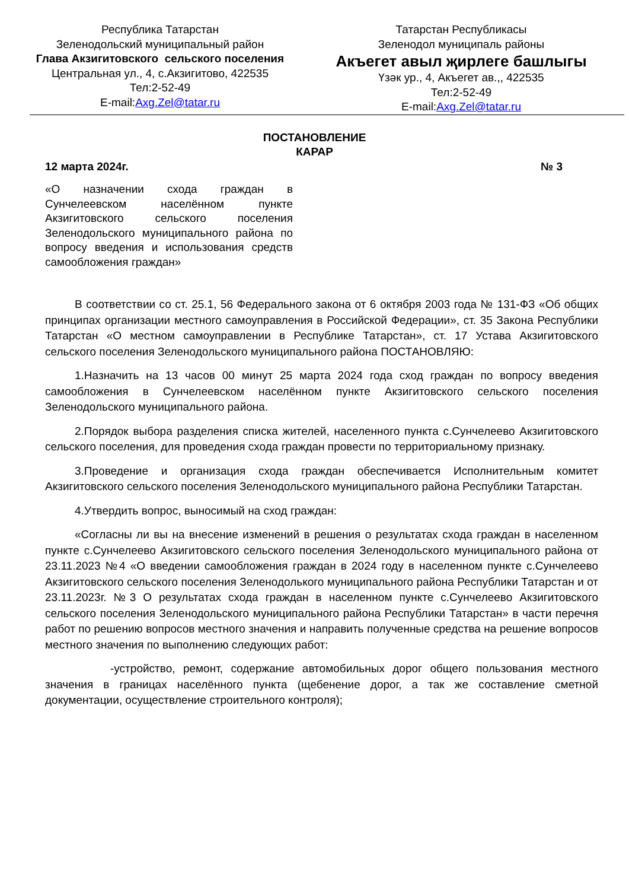Республика Татарстан
Зеленодольский муниципальный район
Глава Акзигитовского сельского поселения
Центральная ул., 4, с.Акзигитово, 422535
Тел:2-52-49
E-mail:Axg.Zel@tatar.ru
Татарстан Республикасы
Зеленодол муниципаль районы
Акъегет авыл җирлеге башлыгы
Үзәк ур., 4, Акъегет ав.,, 422535
Тел:2-52-49
E-mail:Axg.Zel@tatar.ru
ПОСТАНОВЛЕНИЕ
КАРАР
12 марта 2024г. № 3
«О назначении схода граждан в Сунчелеевском населённом пункте Акзигитовского сельского поселения Зеленодольского муниципального района по вопросу введения и использования средств самообложения граждан»
В соответствии со ст. 25.1, 56 Федерального закона от 6 октября 2003 года № 131-ФЗ «Об общих принципах организации местного самоуправления в Российской Федерации», ст. 35 Закона Республики Татарстан «О местном самоуправлении в Республике Татарстан», ст. 17 Устава Акзигитовского сельского поселения Зеленодольского муниципального района ПОСТАНОВЛЯЮ:
1.Назначить на 13 часов 00 минут 25 марта 2024 года сход граждан по вопросу введения самообложения в Сунчелеевском населённом пункте Акзигитовского сельского поселения Зеленодольского муниципального района.
2.Порядок выбора разделения списка жителей, населенного пункта с.Сунчелеево Акзигитовского сельского поселения, для проведения схода граждан провести по территориальному признаку.
3.Проведение и организация схода граждан обеспечивается Исполнительным комитет Акзигитовского сельского поселения Зеленодольского муниципального района Республики Татарстан.
4.Утвердить вопрос, выносимый на сход граждан:
«Согласны ли вы на внесение изменений в решения о результатах схода граждан в населенном пункте с.Сунчелеево Акзигитовского сельского поселения Зеленодольского муниципального района от 23.11.2023 №4 «О введении самообложения граждан в 2024 году в населенном пункте с.Сунчелеево Акзигитовского сельского поселения Зеленодолького муниципального района Республики Татарстан и от 23.11.2023г. №3 О результатах схода граждан в населенном пункте с.Сунчелеево Акзигитовского сельского поселения Зеленодольского муниципального района Республики Татарстан» в части перечня работ по решению вопросов местного значения и направить полученные средства на решение вопросов местного значения по выполнению следующих работ:
-устройство, ремонт, содержание автомобильных дорог общего пользования местного значения в границах населённого пункта (щебенение дорог, а так же составление сметной документации, осуществление строительного контроля);